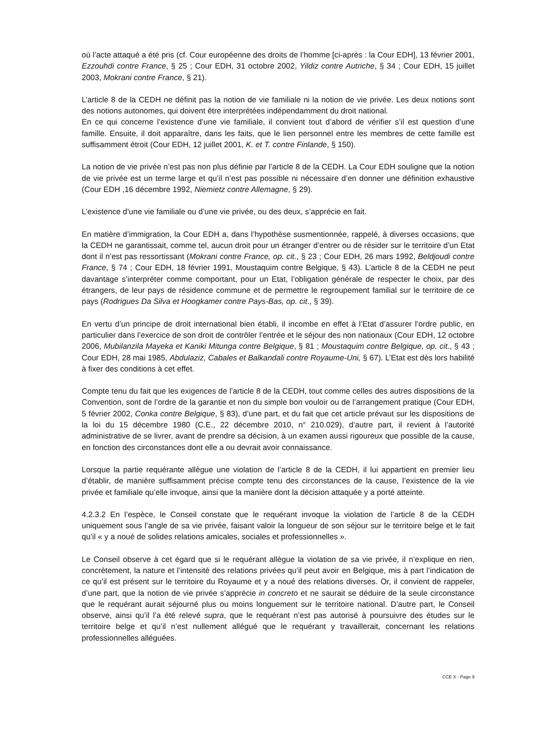où l’acte attaqué a été pris (cf. Cour européenne des droits de l’homme [ci-après : la Cour EDH], 13 février 2001, Ezzouhdi contre France, § 25 ; Cour EDH, 31 octobre 2002, Yildiz contre Autriche, § 34 ; Cour EDH, 15 juillet 2003, Mokrani contre France, § 21).
L’article 8 de la CEDH ne définit pas la notion de vie familiale ni la notion de vie privée. Les deux notions sont des notions autonomes, qui doivent être interprétées indépendamment du droit national.
En ce qui concerne l’existence d’une vie familiale, il convient tout d’abord de vérifier s’il est question d’une famille. Ensuite, il doit apparaître, dans les faits, que le lien personnel entre les membres de cette famille est suffisamment étroit (Cour EDH, 12 juillet 2001, K. et T. contre Finlande, § 150).
La notion de vie privée n’est pas non plus définie par l’article 8 de la CEDH. La Cour EDH souligne que la notion de vie privée est un terme large et qu’il n’est pas possible ni nécessaire d’en donner une définition exhaustive (Cour EDH ,16 décembre 1992, Niemietz contre Allemagne, § 29).
L’existence d’une vie familiale ou d’une vie privée, ou des deux, s’apprécie en fait.
En matière d’immigration, la Cour EDH a, dans l’hypothèse susmentionnée, rappelé, à diverses occasions, que la CEDH ne garantissait, comme tel, aucun droit pour un étranger d’entrer ou de résider sur le territoire d’un Etat dont il n’est pas ressortissant (Mokrani contre France, op. cit., § 23 ; Cour EDH, 26 mars 1992, Beldjoudi contre France, § 74 ; Cour EDH, 18 février 1991, Moustaquim contre Belgique, § 43). L’article 8 de la CEDH ne peut davantage s’interpréter comme comportant, pour un Etat, l’obligation générale de respecter le choix, par des étrangers, de leur pays de résidence commune et de permettre le regroupement familial sur le territoire de ce pays (Rodrigues Da Silva et Hoogkamer contre Pays-Bas, op. cit., § 39).
En vertu d’un principe de droit international bien établi, il incombe en effet à l’Etat d’assurer l’ordre public, en particulier dans l’exercice de son droit de contrôler l’entrée et le séjour des non nationaux (Cour EDH, 12 octobre 2006, Mubilanzila Mayeka et Kaniki Mitunga contre Belgique, § 81 ; Moustaquim contre Belgique, op. cit., § 43 ; Cour EDH, 28 mai 1985, Abdulaziz, Cabales et Balkandali contre Royaume-Uni, § 67). L’Etat est dès lors habilité à fixer des conditions à cet effet.
Compte tenu du fait que les exigences de l’article 8 de la CEDH, tout comme celles des autres dispositions de la Convention, sont de l’ordre de la garantie et non du simple bon vouloir ou de l’arrangement pratique (Cour EDH, 5 février 2002, Conka contre Belgique, § 83), d’une part, et du fait que cet article prévaut sur les dispositions de la loi du 15 décembre 1980 (C.E., 22 décembre 2010, n° 210.029), d’autre part, il revient à l’autorité administrative de se livrer, avant de prendre sa décision, à un examen aussi rigoureux que possible de la cause, en fonction des circonstances dont elle a ou devrait avoir connaissance.
Lorsque la partie requérante allègue une violation de l’article 8 de la CEDH, il lui appartient en premier lieu d’établir, de manière suffisamment précise compte tenu des circonstances de la cause, l’existence de la vie privée et familiale qu’elle invoque, ainsi que la manière dont la décision attaquée y a porté atteinte.
4.2.3.2 En l’espèce, le Conseil constate que le requérant invoque la violation de l’article 8 de la CEDH uniquement sous l’angle de sa vie privée, faisant valoir la longueur de son séjour sur le territoire belge et le fait qu’il « y a noué de solides relations amicales, sociales et professionnelles ».
Le Conseil observe à cet égard que si le requérant allègue la violation de sa vie privée, il n’explique en rien, concrètement, la nature et l’intensité des relations privées qu’il peut avoir en Belgique, mis à part l’indication de ce qu’il est présent sur le territoire du Royaume et y a noué des relations diverses. Or, il convient de rappeler, d’une part, que la notion de vie privée s’apprécie in concreto et ne saurait se déduire de la seule circonstance que le requérant aurait séjourné plus ou moins longuement sur le territoire national. D’autre part, le Conseil observe, ainsi qu’il l’a été relevé supra, que le requérant n’est pas autorisé à poursuivre des études sur le territoire belge et qu’il n’est nullement allégué que le requérant y travaillerait, concernant les relations professionnelles alléguées.
CCE X - Page 9